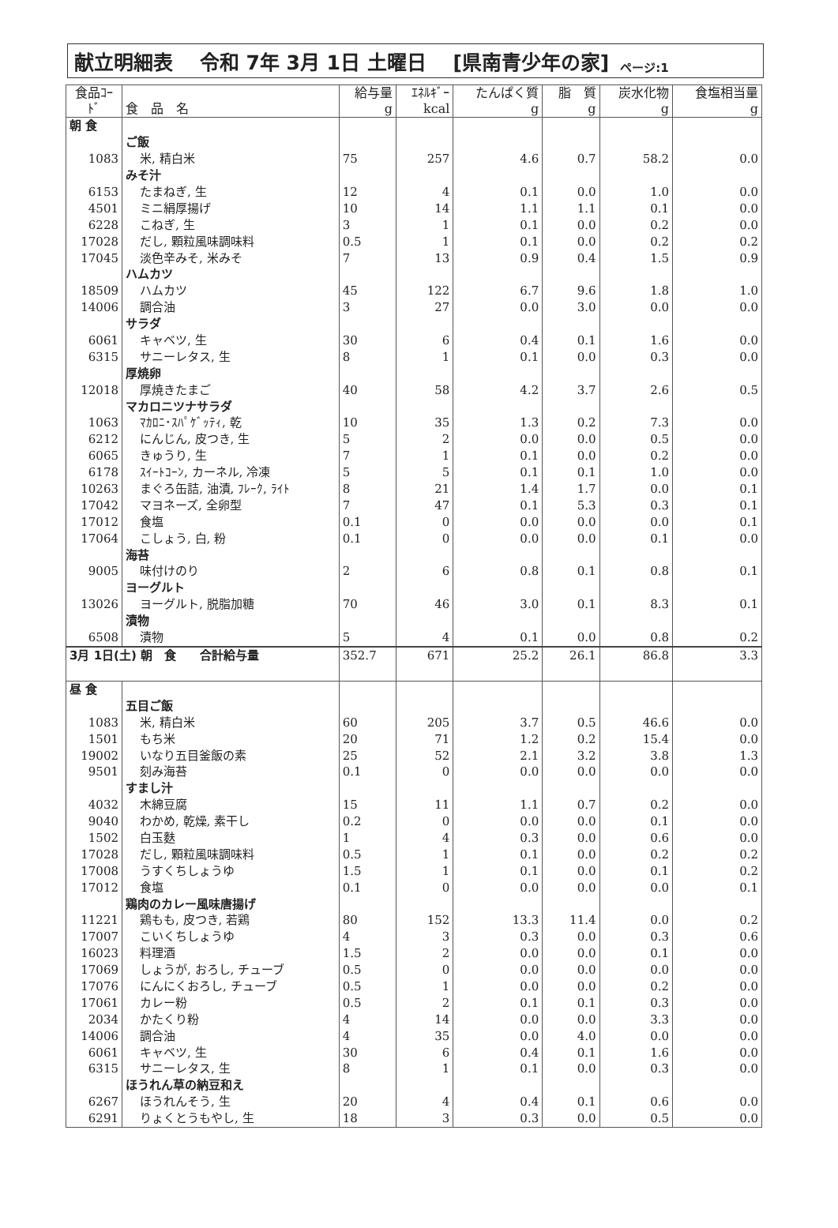献立明細表　 令和 7年 3月 1日 土曜日　 [県南青少年の家] ページ:1
| 食品ｺｰﾄﾞ | 食 品 名 | 給与量 g | ｴﾈﾙｷﾞｰ kcal | たんぱく質 g | 脂 質 g | 炭水化物 g | 食塩相当量 g |
| --- | --- | --- | --- | --- | --- | --- | --- |
| 朝 食 | | | | | | | |
| | ご飯 | | | | | | |
| 1083 | 米, 精白米 | 75 | 257 | 4.6 | 0.7 | 58.2 | 0.0 |
| | みそ汁 | | | | | | |
| 6153 | たまねぎ, 生 | 12 | 4 | 0.1 | 0.0 | 1.0 | 0.0 |
| 4501 | ミニ絹厚揚げ | 10 | 14 | 1.1 | 1.1 | 0.1 | 0.0 |
| 6228 | こねぎ, 生 | 3 | 1 | 0.1 | 0.0 | 0.2 | 0.0 |
| 17028 | だし, 顆粒風味調味料 | 0.5 | 1 | 0.1 | 0.0 | 0.2 | 0.2 |
| 17045 | 淡色辛みそ, 米みそ | 7 | 13 | 0.9 | 0.4 | 1.5 | 0.9 |
| | ハムカツ | | | | | | |
| 18509 | ハムカツ | 45 | 122 | 6.7 | 9.6 | 1.8 | 1.0 |
| 14006 | 調合油 | 3 | 27 | 0.0 | 3.0 | 0.0 | 0.0 |
| | サラダ | | | | | | |
| 6061 | キャベツ, 生 | 30 | 6 | 0.4 | 0.1 | 1.6 | 0.0 |
| 6315 | サニーレタス, 生 | 8 | 1 | 0.1 | 0.0 | 0.3 | 0.0 |
| | 厚焼卵 | | | | | | |
| 12018 | 厚焼きたまご | 40 | 58 | 4.2 | 3.7 | 2.6 | 0.5 |
| | マカロニツナサラダ | | | | | | |
| 1063 | ﾏｶﾛﾆ･ｽﾊﾟｹﾞｯﾃｨ, 乾 | 10 | 35 | 1.3 | 0.2 | 7.3 | 0.0 |
| 6212 | にんじん, 皮つき, 生 | 5 | 2 | 0.0 | 0.0 | 0.5 | 0.0 |
| 6065 | きゅうり, 生 | 7 | 1 | 0.1 | 0.0 | 0.2 | 0.0 |
| 6178 | ｽｲｰﾄｺｰﾝ, カーネル, 冷凍 | 5 | 5 | 0.1 | 0.1 | 1.0 | 0.0 |
| 10263 | まぐろ缶詰, 油漬, ﾌﾚｰｸ, ﾗｲﾄ | 8 | 21 | 1.4 | 1.7 | 0.0 | 0.1 |
| 17042 | マヨネーズ, 全卵型 | 7 | 47 | 0.1 | 5.3 | 0.3 | 0.1 |
| 17012 | 食塩 | 0.1 | 0 | 0.0 | 0.0 | 0.0 | 0.1 |
| 17064 | こしょう, 白, 粉 | 0.1 | 0 | 0.0 | 0.0 | 0.1 | 0.0 |
| | 海苔 | | | | | | |
| 9005 | 味付けのり | 2 | 6 | 0.8 | 0.1 | 0.8 | 0.1 |
| | ヨーグルト | | | | | | |
| 13026 | ヨーグルト, 脱脂加糖 | 70 | 46 | 3.0 | 0.1 | 8.3 | 0.1 |
| | 漬物 | | | | | | |
| 6508 | 漬物 | 5 | 4 | 0.1 | 0.0 | 0.8 | 0.2 |
| 3月 1日(土) 朝 食 合計給与量 | | 352.7 | 671 | 25.2 | 26.1 | 86.8 | 3.3 |
| 昼 食 | | | | | | | |
| | 五目ご飯 | | | | | | |
| 1083 | 米, 精白米 | 60 | 205 | 3.7 | 0.5 | 46.6 | 0.0 |
| 1501 | もち米 | 20 | 71 | 1.2 | 0.2 | 15.4 | 0.0 |
| 19002 | いなり五目釜飯の素 | 25 | 52 | 2.1 | 3.2 | 3.8 | 1.3 |
| 9501 | 刻み海苔 | 0.1 | 0 | 0.0 | 0.0 | 0.0 | 0.0 |
| | すまし汁 | | | | | | |
| 4032 | 木綿豆腐 | 15 | 11 | 1.1 | 0.7 | 0.2 | 0.0 |
| 9040 | わかめ, 乾燥, 素干し | 0.2 | 0 | 0.0 | 0.0 | 0.1 | 0.0 |
| 1502 | 白玉麩 | 1 | 4 | 0.3 | 0.0 | 0.6 | 0.0 |
| 17028 | だし, 顆粒風味調味料 | 0.5 | 1 | 0.1 | 0.0 | 0.2 | 0.2 |
| 17008 | うすくちしょうゆ | 1.5 | 1 | 0.1 | 0.0 | 0.1 | 0.2 |
| 17012 | 食塩 | 0.1 | 0 | 0.0 | 0.0 | 0.0 | 0.1 |
| | 鶏肉のカレー風味唐揚げ | | | | | | |
| 11221 | 鶏もも, 皮つき, 若鶏 | 80 | 152 | 13.3 | 11.4 | 0.0 | 0.2 |
| 17007 | こいくちしょうゆ | 4 | 3 | 0.3 | 0.0 | 0.3 | 0.6 |
| 16023 | 料理酒 | 1.5 | 2 | 0.0 | 0.0 | 0.1 | 0.0 |
| 17069 | しょうが, おろし, チューブ | 0.5 | 0 | 0.0 | 0.0 | 0.0 | 0.0 |
| 17076 | にんにくおろし, チューブ | 0.5 | 1 | 0.0 | 0.0 | 0.2 | 0.0 |
| 17061 | カレー粉 | 0.5 | 2 | 0.1 | 0.1 | 0.3 | 0.0 |
| 2034 | かたくり粉 | 4 | 14 | 0.0 | 0.0 | 3.3 | 0.0 |
| 14006 | 調合油 | 4 | 35 | 0.0 | 4.0 | 0.0 | 0.0 |
| 6061 | キャベツ, 生 | 30 | 6 | 0.4 | 0.1 | 1.6 | 0.0 |
| 6315 | サニーレタス, 生 | 8 | 1 | 0.1 | 0.0 | 0.3 | 0.0 |
| | ほうれん草の納豆和え | | | | | | |
| 6267 | ほうれんそう, 生 | 20 | 4 | 0.4 | 0.1 | 0.6 | 0.0 |
| 6291 | りょくとうもやし, 生 | 18 | 3 | 0.3 | 0.0 | 0.5 | 0.0 |